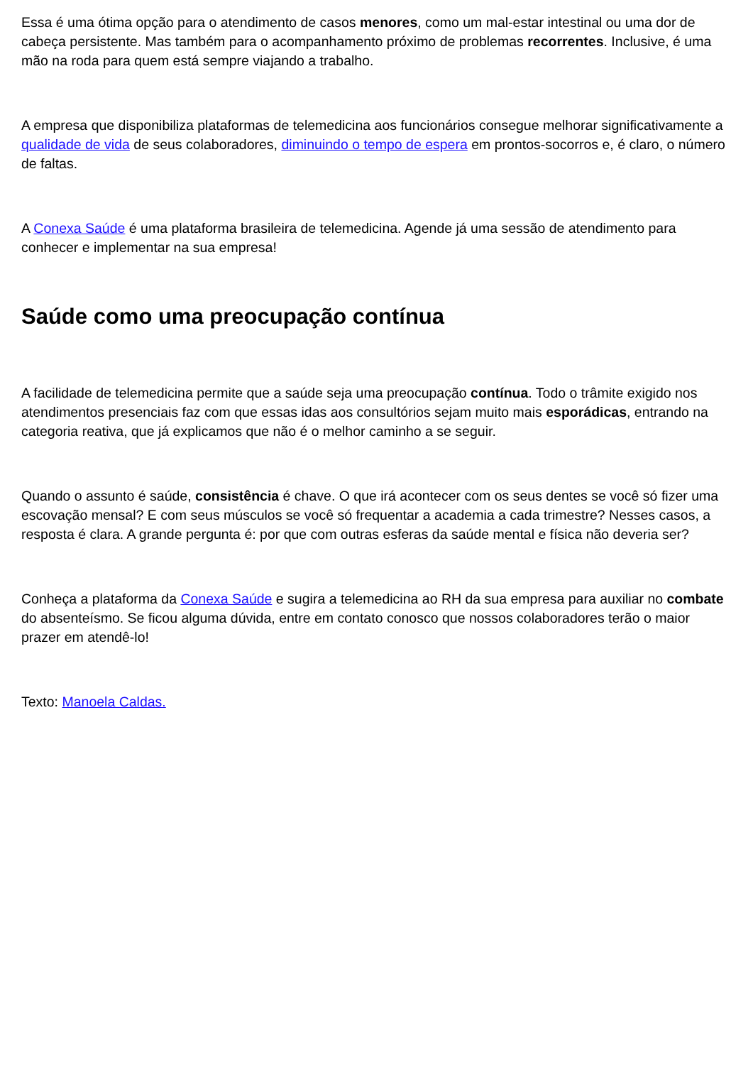Essa é uma ótima opção para o atendimento de casos menores, como um mal-estar intestinal ou uma dor de cabeça persistente. Mas também para o acompanhamento próximo de problemas recorrentes. Inclusive, é uma mão na roda para quem está sempre viajando a trabalho.
A empresa que disponibiliza plataformas de telemedicina aos funcionários consegue melhorar significativamente a qualidade de vida de seus colaboradores, diminuindo o tempo de espera em prontos-socorros e, é claro, o número de faltas.
A Conexa Saúde é uma plataforma brasileira de telemedicina. Agende já uma sessão de atendimento para conhecer e implementar na sua empresa!
Saúde como uma preocupação contínua
A facilidade de telemedicina permite que a saúde seja uma preocupação contínua. Todo o trâmite exigido nos atendimentos presenciais faz com que essas idas aos consultórios sejam muito mais esporádicas, entrando na categoria reativa, que já explicamos que não é o melhor caminho a se seguir.
Quando o assunto é saúde, consistência é chave. O que irá acontecer com os seus dentes se você só fizer uma escovação mensal? E com seus músculos se você só frequentar a academia a cada trimestre? Nesses casos, a resposta é clara. A grande pergunta é: por que com outras esferas da saúde mental e física não deveria ser?
Conheça a plataforma da Conexa Saúde e sugira a telemedicina ao RH da sua empresa para auxiliar no combate do absenteísmo. Se ficou alguma dúvida, entre em contato conosco que nossos colaboradores terão o maior prazer em atendê-lo!
Texto: Manoela Caldas.